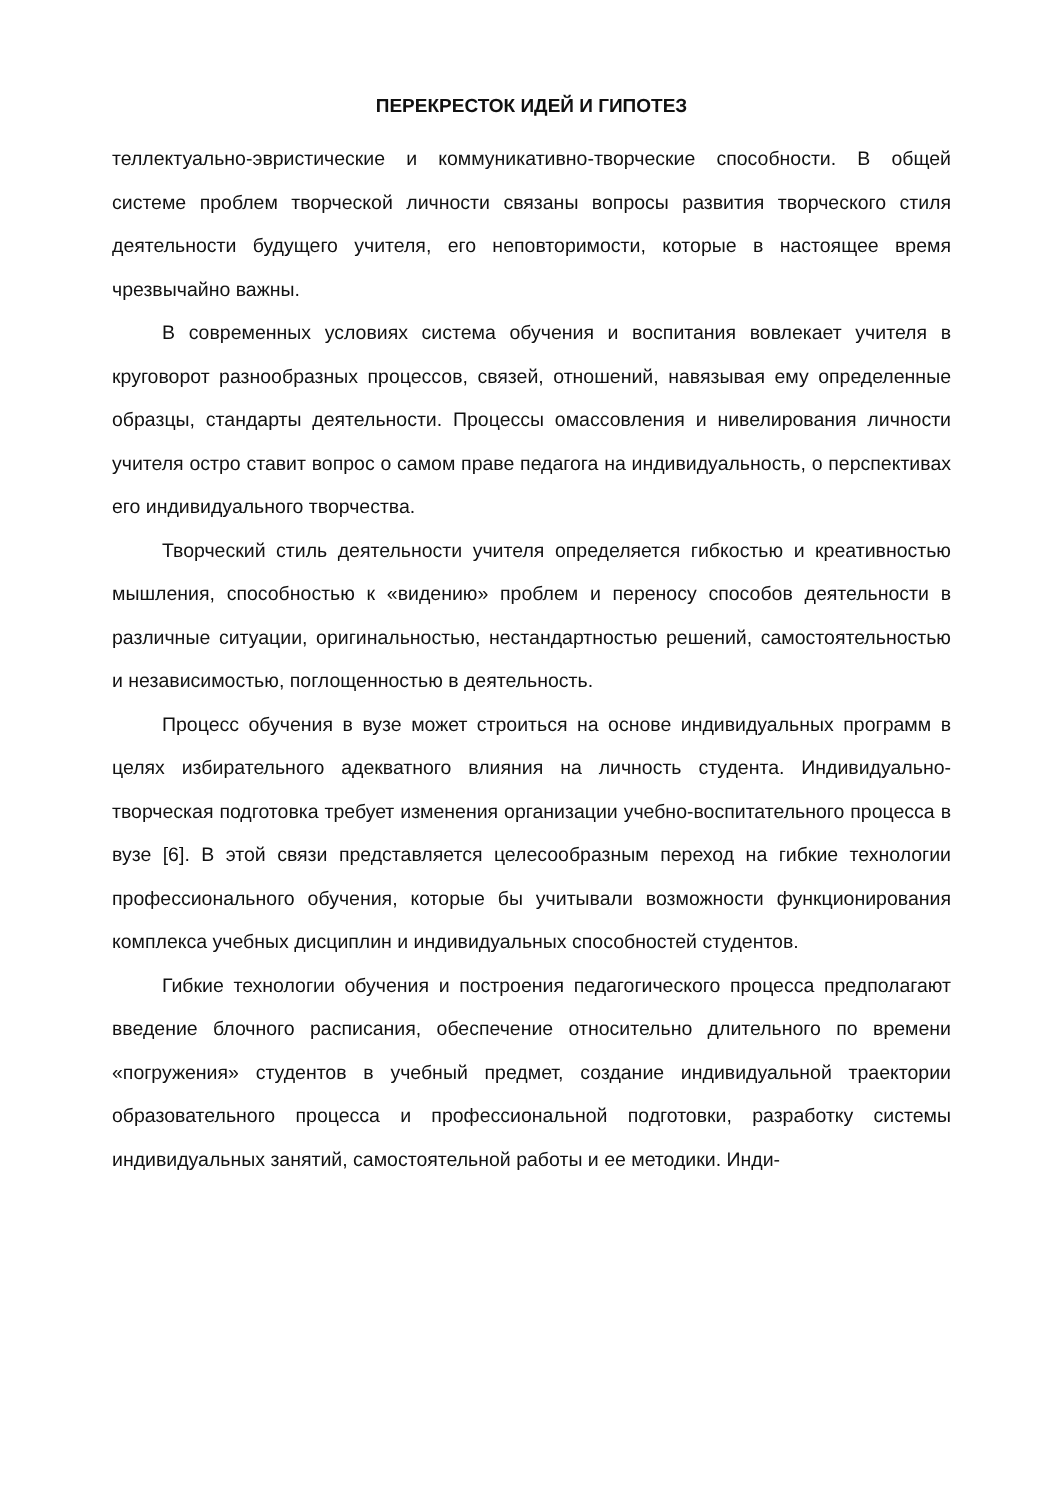ПЕРЕКРЕСТОК ИДЕЙ И ГИПОТЕЗ
теллектуально-эвристические и коммуникативно-творческие способности. В общей системе проблем творческой личности связаны вопросы развития творческого стиля деятельности будущего учителя, его неповторимости, которые в настоящее время чрезвычайно важны.
В современных условиях система обучения и воспитания вовлекает учителя в круговорот разнообразных процессов, связей, отношений, навязывая ему определенные образцы, стандарты деятельности. Процессы омассовления и нивелирования личности учителя остро ставит вопрос о самом праве педагога на индивидуальность, о перспективах его индивидуального творчества.
Творческий стиль деятельности учителя определяется гибкостью и креативностью мышления, способностью к «видению» проблем и переносу способов деятельности в различные ситуации, оригинальностью, нестандартностью решений, самостоятельностью и независимостью, поглощенностью в деятельность.
Процесс обучения в вузе может строиться на основе индивидуальных программ в целях избирательного адекватного влияния на личность студента. Индивидуально-творческая подготовка требует изменения организации учебно-воспитательного процесса в вузе [6]. В этой связи представляется целесообразным переход на гибкие технологии профессионального обучения, которые бы учитывали возможности функционирования комплекса учебных дисциплин и индивидуальных способностей студентов.
Гибкие технологии обучения и построения педагогического процесса предполагают введение блочного расписания, обеспечение относительно длительного по времени «погружения» студентов в учебный предмет, создание индивидуальной траектории образовательного процесса и профессиональной подготовки, разработку системы индивидуальных занятий, самостоятельной работы и ее методики. Инди-